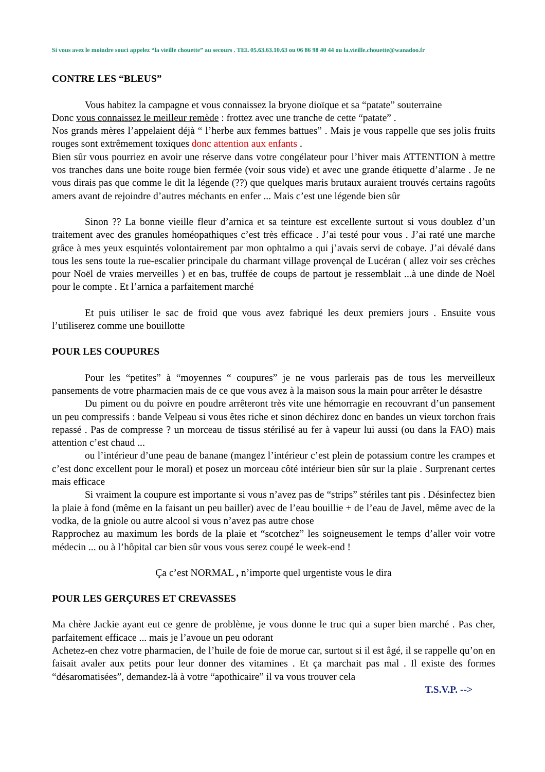Si vous avez le moindre souci appelez “la vieille chouette” au secours . TEL 05.63.63.10.63 ou 06 86 98 40 44 ou la.vieille.chouette@wanadoo.fr
CONTRE LES “BLEUS”
Vous habitez la campagne et vous connaissez la bryone dioïque et sa “patate” souterraine
Donc vous connaissez le meilleur remède : frottez avec une tranche de cette “patate” .
Nos grands mères l’appelaient déjà “ l’herbe aux femmes battues” . Mais je vous rappelle que ses jolis fruits rouges sont extrêmement toxiques donc attention aux enfants .
Bien sûr vous pourriez en avoir une réserve dans votre congélateur pour l’hiver mais ATTENTION à mettre vos tranches dans une boite rouge bien fermée (voir sous vide) et avec une grande étiquette d’alarme . Je ne vous dirais pas que comme le dit la légende (??) que quelques maris brutaux auraient trouvés certains ragoûts amers avant de rejoindre d’autres méchants en enfer ... Mais c’est une légende bien sûr
Sinon ?? La bonne vieille fleur d’arnica et sa teinture est excellente surtout si vous doublez d’un traitement avec des granules homéopathiques c’est très efficace . J’ai testé pour vous . J’ai raté une marche grâce à mes yeux esquintés volontairement par mon ophtalmo a qui j’avais servi de cobaye. J’ai dévalé dans tous les sens toute la rue-escalier principale du charmant village provençal de Lucéran ( allez voir ses crèches pour Noël de vraies merveilles ) et en bas, truffée de coups de partout je ressemblait ...à une dinde de Noël pour le compte . Et l’arnica a parfaitement marché
Et puis utiliser le sac de froid que vous avez fabriqué les deux premiers jours . Ensuite vous l’utiliserez comme une bouillotte
POUR LES COUPURES
Pour les “petites” à “moyennes “ coupures” je ne vous parlerais pas de tous les merveilleux pansements de votre pharmacien mais de ce que vous avez à la maison sous la main pour arrêter le désastre
Du piment ou du poivre en poudre arrêteront très vite une hémorragie en recouvrant d’un pansement un peu compressifs : bande Velpeau si vous êtes riche et sinon déchirez donc en bandes un vieux torchon frais repassé . Pas de compresse ? un morceau de tissus stérilisé au fer à vapeur lui aussi (ou dans la FAO) mais attention c’est chaud ...
ou l’intérieur d’une peau de banane (mangez l’intérieur c’est plein de potassium contre les crampes et c’est donc excellent pour le moral) et posez un morceau côté intérieur bien sûr sur la plaie . Surprenant certes mais efficace
Si vraiment la coupure est importante si vous n’avez pas de “strips” stériles tant pis . Désinfectez bien la plaie à fond (même en la faisant un peu bailler) avec de l’eau bouillie + de l’eau de Javel, même avec de la vodka, de la gniole ou autre alcool si vous n’avez pas autre chose
Rapprochez au maximum les bords de la plaie et “scotchez” les soigneusement le temps d’aller voir votre médecin ... ou à l’hôpital car bien sûr vous vous serez coupé le week-end !
Ça c’est NORMAL , n’importe quel urgentiste vous le dira
POUR LES GERÇURES ET CREVASSES
Ma chère Jackie ayant eut ce genre de problème, je vous donne le truc qui a super bien marché . Pas cher, parfaitement efficace ... mais je l’avoue un peu odorant
Achetez-en chez votre pharmacien, de l’huile de foie de morue car, surtout si il est âgé, il se rappelle qu’on en faisait avaler aux petits pour leur donner des vitamines . Et ça marchait pas mal . Il existe des formes “désaromatisées”, demandez-là à votre “apothicaire” il va vous trouver cela
T.S.V.P. -->